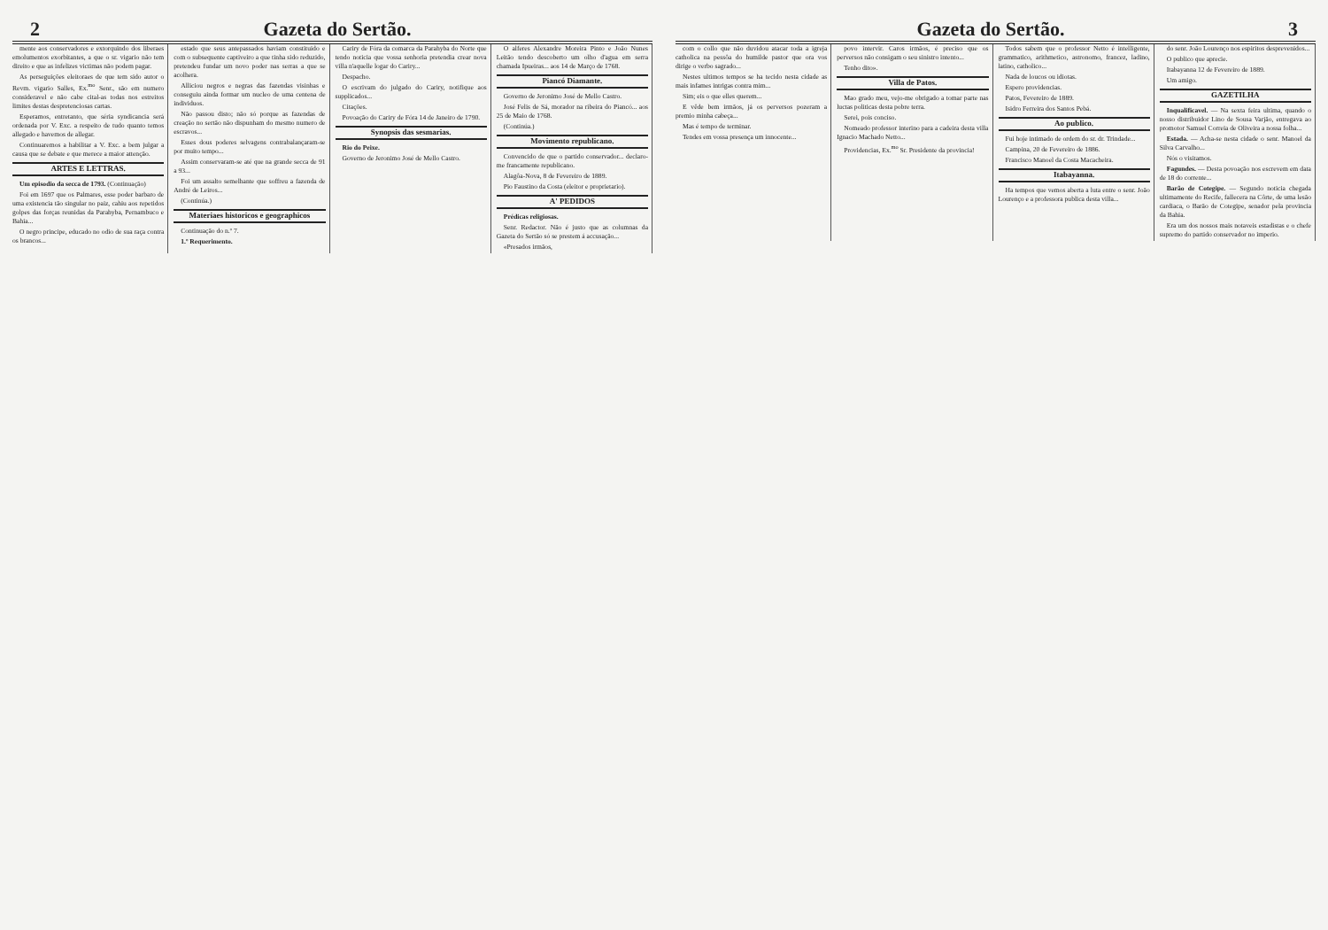2 Gazeta do Sertão.
mente aos conservadores e extorquindo dos liberaes emolumentos exorbitantes, a que o sr. vigario não tem direito e que as infelizes victimas não podem pagar.
As perseguições eleitoraes de que tem sido autor o Revm. vigario Salles, Ex.<sup>mo</sup> Senr., são em numero consideravel e não cabe cital-as todas nos estreitos limites destas despretenciosas cartas.
Esperamos, entretanto, que séria syndicancia será ordenada por V. Exc. a respeito de tudo quanto temos allegado e havemos de allegar.
Continuaremos a habilitar a V. Exc. a bem julgar a causa que se debate e que merece a maior attenção.
ARTES E LETTRAS.
Um episodio da secca de 1793. (Continuação)
Foi em 1697 que os Palmares, esse poder barbaro de uma existencia tão singular no paiz, cahiu aos repetidos golpes das forças reunidas da Parahyba, Pernambuco e Bahia...
O negro principe, educado no odio de sua raça contra os brancos...
estado que seus antepassados haviam constituido e com o subsequente captiveiro a que tinha sido reduzido, pretendeu fundar um novo poder nas serras a que se acolhera.
Alliciou negros e negras das fazendas visinhas e conseguiu ainda formar um nucleo de uma centena de individuos.
Não passou disto; não só porque as fazendas de creação no sertão não dispunham do mesmo numero de escravos...
Esses dous poderes selvagens contrabalançaram-se por muito tempo...
Assim conservaram-se até que na grande secca de 91 a 93...
Foi um assalto semelhante que soffreu a fazenda de André de Leiros...
(Continúa.)
Materiaes historicos e geographicos
Continuação do n.º 7.
1.º Requerimento.
Cariry de Fóra da comarca da Parahyba do Norte que tendo noticia que vossa senhoria pretendia crear nova villa n'aquelle logar do Cariry...
Despacho.
O escrivam do julgado do Cariry, notifique aos supplicados...
Citações.
Povoação do Cariry de Fóra 14 de Janeiro de 1790.
Synopsis das sesmarias.
Rio do Peixe.
Governo de Jeronimo José de Mello Castro.
O alferes Alexandre Moreira Pinto e João Nunes Leitão tendo descoberto um olho d'agua em serra chamada Ipueiras... aos 14 de Março de 1768.
Piancó Diamante.
Governo de Jeronimo José de Mello Castro.
José Felis de Sá, morador na ribeira do Piancó... aos 25 de Maio de 1768.
(Continúa.)
Movimento republicano.
Convencido de que o partido conservador... declaro-me francamente republicano.
Alagôa-Nova, 8 de Fevereiro de 1889.
Pio Faustino da Costa (eleitor e proprietario).
A' PEDIDOS
Prédicas religiosas.
Senr. Redactor. Não é justo que as columnas da Gazeta do Sertão só se prestem á accusação...
«Presados irmãos,
Gazeta do Sertão. 3
com o collo que não duvidou atacar toda a igreja catholica na pessôa do humilde pastor que ora vos dirige o verbo sagrado...
Nestes ultimos tempos se ha tecido nesta cidade as mais infames intrigas contra mim...
Sim; eis o que elles querem...
E vêde bem irmãos, já os perversos pozeram a premio minha cabeça...
Mas é tempo de terminar.
Tendes em vossa presença um innocente...
povo intervir. Caros irmãos, é preciso que os perversos não consigam o seu sinistro intento...
Tenho dito».
Villa de Patos.
Mao grado meu, vejo-me obrigado a tomar parte nas luctas politicas desta pobre terra.
Serei, pois conciso.
Nomeado professor interino para a cadeira desta villa Ignacio Machado Netto...
Providencias, Ex.<sup>mo</sup> Sr. Presidente da provincia!
Todos sabem que o professor Netto é intelligente, grammatico, arithmetico, astronomo, francez, ladino, latino, catholico...
Nada de loucos ou idiotas.
Espero providencias.
Patos, Fevereiro de 1889.
Isidro Ferreira dos Santos Pebá.
Ao publico.
Fui hoje intimado de ordem do sr. dr. Trindade...
Campina, 20 de Fevereiro de 1886.
Francisco Manoel da Costa Macacheira.
Itabayanna.
Ha tempos que vemos aberta a luta entre o senr. João Lourenço e a professora publica desta villa...
do senr. João Lourenço nos espiritos desprevenidos...
O publico que aprecie.
Itabayanna 12 de Fevereiro de 1889.
Um amigo.
GAZETILHA
Inqualificavel. — Na sexta feira ultima, quando o nosso distribuidor Lino de Sousa Varjão, entregava ao promotor Samuel Correia de Oliveira a nossa folha...
Estada. — Acha-se nesta cidade o senr. Manoel da Silva Carvalho...
Nós o visitamos.
Fagundes. — Desta povoação nos escrevem em data de 18 do corrente...
Barão de Cotegipe. — Segundo noticia chegada ultimamente do Recife, fallecera na Côrte, de uma lesão cardiaca, o Barão de Cotegipe, senador pela provincia da Bahia.
Era um dos nossos mais notaveis estadistas e o chefe supremo do partido conservador no imperio.